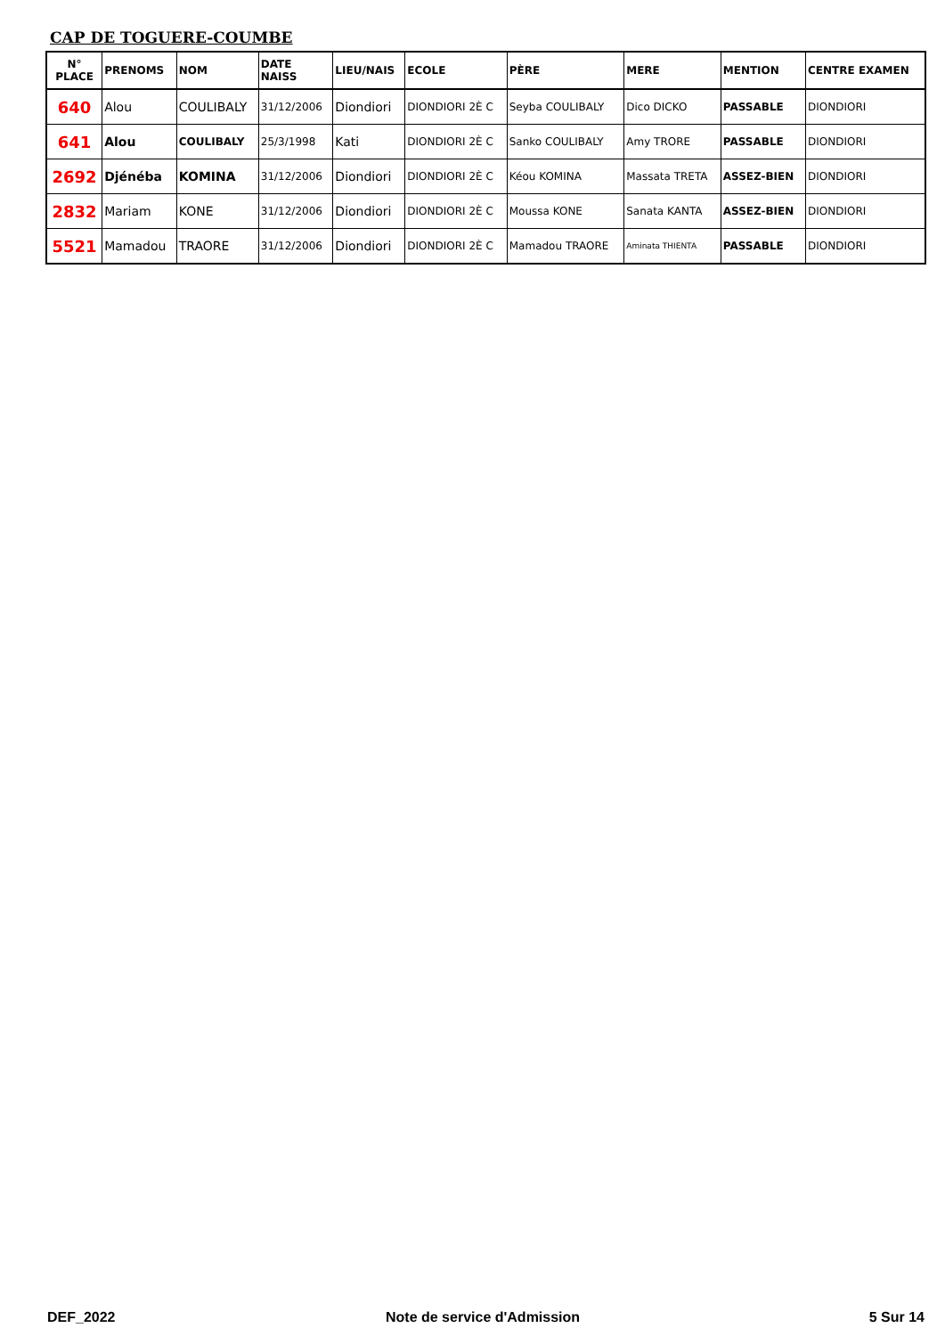CAP DE TOGUERE-COUMBE
| N° PLACE | PRENOMS | NOM | DATE NAISS | LIEU/NAIS | ECOLE | PÈRE | MERE | MENTION | CENTRE EXAMEN |
| --- | --- | --- | --- | --- | --- | --- | --- | --- | --- |
| 640 | Alou | COULIBALY | 31/12/2006 | Diondiori | DIONDIORI 2È C | Seyba COULIBALY | Dico DICKO | PASSABLE | DIONDIORI |
| 641 | Alou | COULIBALY | 25/3/1998 | Kati | DIONDIORI 2È C | Sanko COULIBALY | Amy TRORE | PASSABLE | DIONDIORI |
| 2692 | Djénéba | KOMINA | 31/12/2006 | Diondiori | DIONDIORI 2È C | Kéou KOMINA | Massata TRETA | ASSEZ-BIEN | DIONDIORI |
| 2832 | Mariam | KONE | 31/12/2006 | Diondiori | DIONDIORI 2È C | Moussa KONE | Sanata KANTA | ASSEZ-BIEN | DIONDIORI |
| 5521 | Mamadou | TRAORE | 31/12/2006 | Diondiori | DIONDIORI 2È C | Mamadou TRAORE | Aminata THIENTA | PASSABLE | DIONDIORI |
DEF_2022 Note de service d'Admission 5 Sur 14